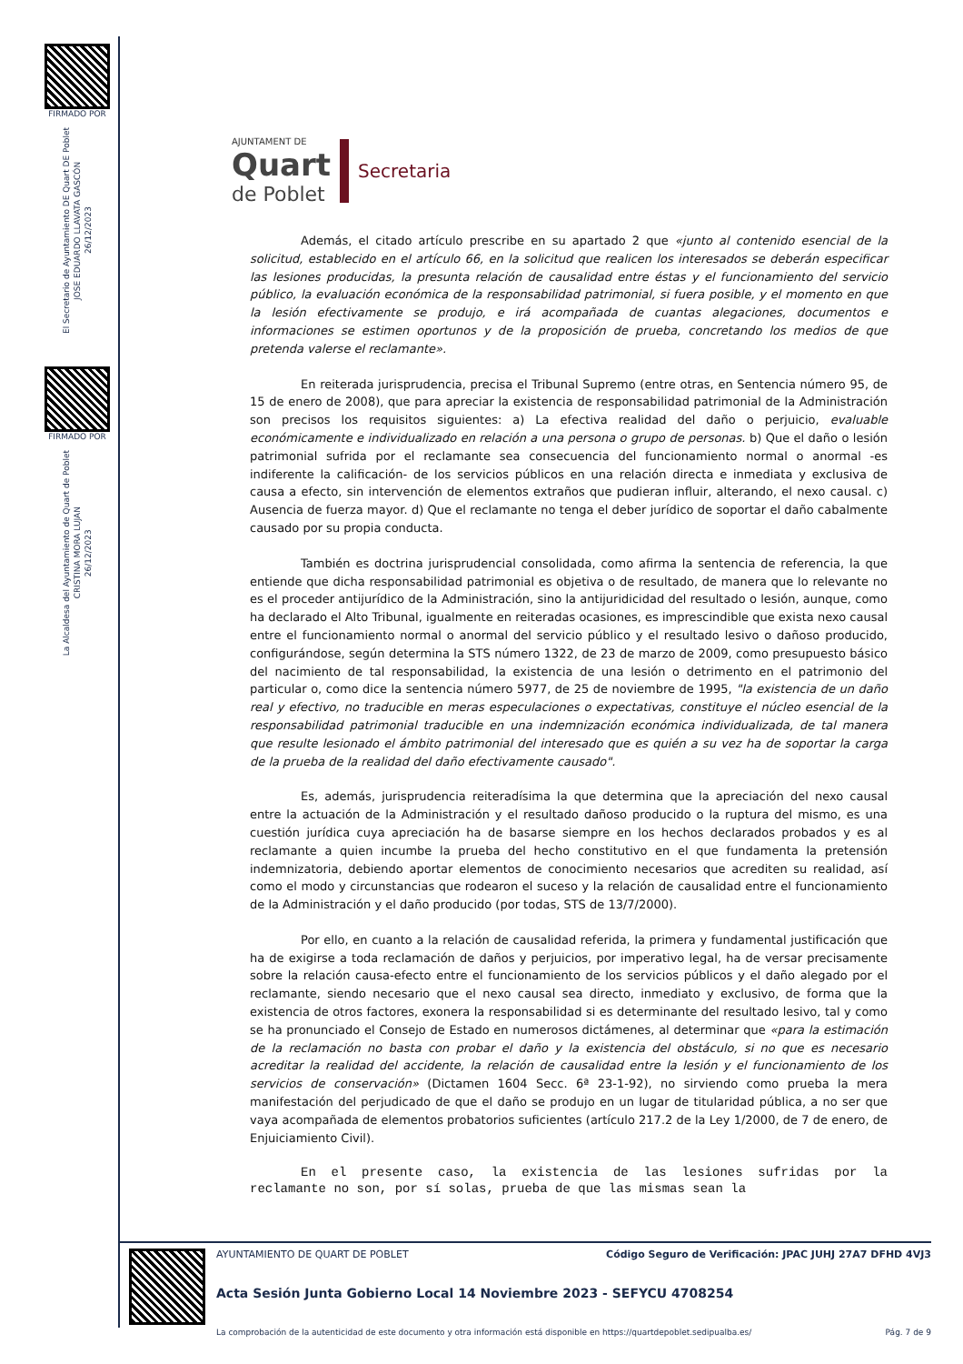FIRMADO POR
El Secretario de Ayuntamiento DE Quart DE Poblet
JOSE EDUARDO LLAVATA GASCÓN
26/12/2023
FIRMADO POR
La Alcaldesa del Ayuntamiento de Quart de Poblet
CRISTINA MORA LUJAN
26/12/2023
AJUNTAMENT DE
Quart
de Poblet
Secretaria
Además, el citado artículo prescribe en su apartado 2 que «junto al contenido esencial de la solicitud, establecido en el artículo 66, en la solicitud que realicen los interesados se deberán especificar las lesiones producidas, la presunta relación de causalidad entre éstas y el funcionamiento del servicio público, la evaluación económica de la responsabilidad patrimonial, si fuera posible, y el momento en que la lesión efectivamente se produjo, e irá acompañada de cuantas alegaciones, documentos e informaciones se estimen oportunos y de la proposición de prueba, concretando los medios de que pretenda valerse el reclamante».
En reiterada jurisprudencia, precisa el Tribunal Supremo (entre otras, en Sentencia número 95, de 15 de enero de 2008), que para apreciar la existencia de responsabilidad patrimonial de la Administración son precisos los requisitos siguientes: a) La efectiva realidad del daño o perjuicio, evaluable económicamente e individualizado en relación a una persona o grupo de personas. b) Que el daño o lesión patrimonial sufrida por el reclamante sea consecuencia del funcionamiento normal o anormal -es indiferente la calificación- de los servicios públicos en una relación directa e inmediata y exclusiva de causa a efecto, sin intervención de elementos extraños que pudieran influir, alterando, el nexo causal. c) Ausencia de fuerza mayor. d) Que el reclamante no tenga el deber jurídico de soportar el daño cabalmente causado por su propia conducta.
También es doctrina jurisprudencial consolidada, como afirma la sentencia de referencia, la que entiende que dicha responsabilidad patrimonial es objetiva o de resultado, de manera que lo relevante no es el proceder antijurídico de la Administración, sino la antijuridicidad del resultado o lesión, aunque, como ha declarado el Alto Tribunal, igualmente en reiteradas ocasiones, es imprescindible que exista nexo causal entre el funcionamiento normal o anormal del servicio público y el resultado lesivo o dañoso producido, configurándose, según determina la STS número 1322, de 23 de marzo de 2009, como presupuesto básico del nacimiento de tal responsabilidad, la existencia de una lesión o detrimento en el patrimonio del particular o, como dice la sentencia número 5977, de 25 de noviembre de 1995, "la existencia de un daño real y efectivo, no traducible en meras especulaciones o expectativas, constituye el núcleo esencial de la responsabilidad patrimonial traducible en una indemnización económica individualizada, de tal manera que resulte lesionado el ámbito patrimonial del interesado que es quién a su vez ha de soportar la carga de la prueba de la realidad del daño efectivamente causado".
Es, además, jurisprudencia reiteradísima la que determina que la apreciación del nexo causal entre la actuación de la Administración y el resultado dañoso producido o la ruptura del mismo, es una cuestión jurídica cuya apreciación ha de basarse siempre en los hechos declarados probados y es al reclamante a quien incumbe la prueba del hecho constitutivo en el que fundamenta la pretensión indemnizatoria, debiendo aportar elementos de conocimiento necesarios que acrediten su realidad, así como el modo y circunstancias que rodearon el suceso y la relación de causalidad entre el funcionamiento de la Administración y el daño producido (por todas, STS de 13/7/2000).
Por ello, en cuanto a la relación de causalidad referida, la primera y fundamental justificación que ha de exigirse a toda reclamación de daños y perjuicios, por imperativo legal, ha de versar precisamente sobre la relación causa-efecto entre el funcionamiento de los servicios públicos y el daño alegado por el reclamante, siendo necesario que el nexo causal sea directo, inmediato y exclusivo, de forma que la existencia de otros factores, exonera la responsabilidad si es determinante del resultado lesivo, tal y como se ha pronunciado el Consejo de Estado en numerosos dictámenes, al determinar que «para la estimación de la reclamación no basta con probar el daño y la existencia del obstáculo, si no que es necesario acreditar la realidad del accidente, la relación de causalidad entre la lesión y el funcionamiento de los servicios de conservación» (Dictamen 1604 Secc. 6ª 23-1-92), no sirviendo como prueba la mera manifestación del perjudicado de que el daño se produjo en un lugar de titularidad pública, a no ser que vaya acompañada de elementos probatorios suficientes (artículo 217.2 de la Ley 1/2000, de 7 de enero, de Enjuiciamiento Civil).
En el presente caso, la existencia de las lesiones sufridas por la reclamante no son, por sí solas, prueba de que las mismas sean la
AYUNTAMIENTO DE QUART DE POBLET Código Seguro de Verificación: JPAC JUHJ 27A7 DFHD 4VJ3
Acta Sesión Junta Gobierno Local 14 Noviembre 2023 - SEFYCU 4708254
La comprobación de la autenticidad de este documento y otra información está disponible en https://quartdepoblet.sedipualba.es/ Pág. 7 de 9